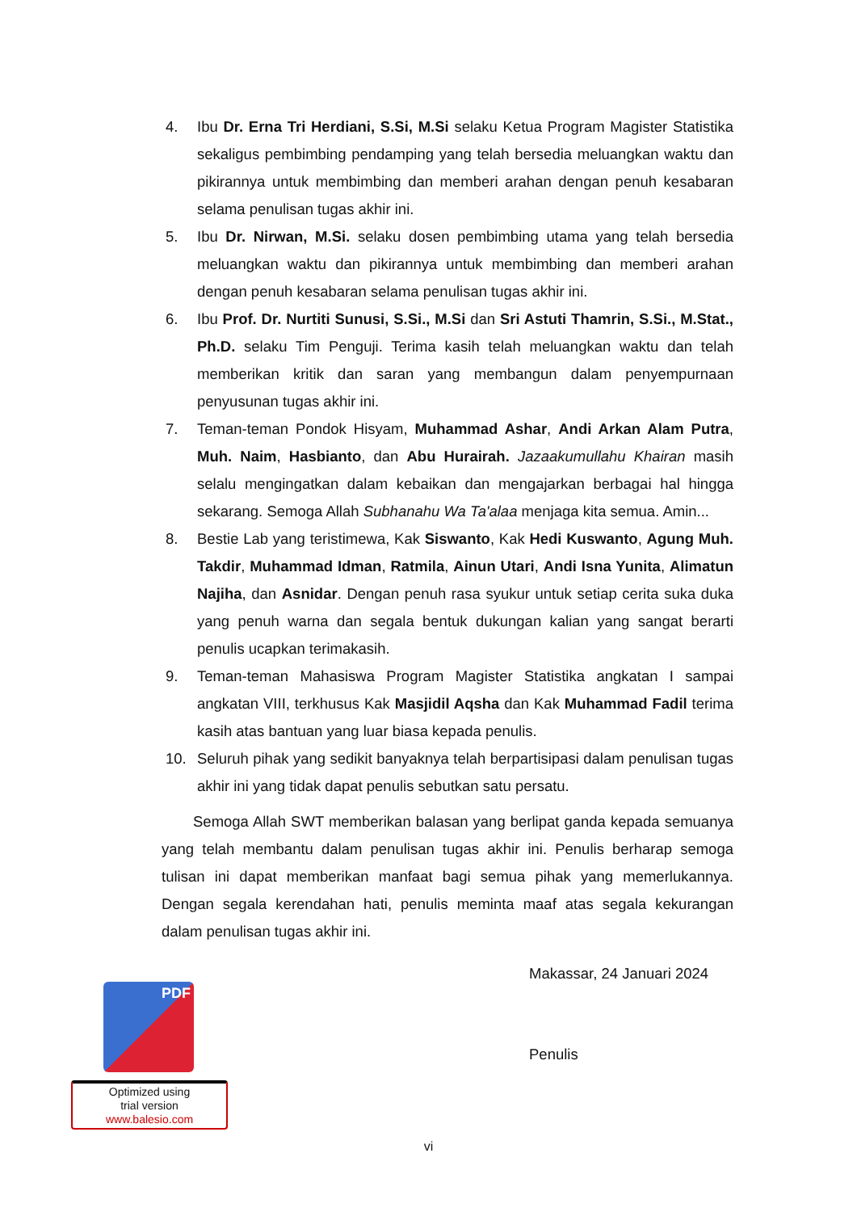4. Ibu Dr. Erna Tri Herdiani, S.Si, M.Si selaku Ketua Program Magister Statistika sekaligus pembimbing pendamping yang telah bersedia meluangkan waktu dan pikirannya untuk membimbing dan memberi arahan dengan penuh kesabaran selama penulisan tugas akhir ini.
5. Ibu Dr. Nirwan, M.Si. selaku dosen pembimbing utama yang telah bersedia meluangkan waktu dan pikirannya untuk membimbing dan memberi arahan dengan penuh kesabaran selama penulisan tugas akhir ini.
6. Ibu Prof. Dr. Nurtiti Sunusi, S.Si., M.Si dan Sri Astuti Thamrin, S.Si., M.Stat., Ph.D. selaku Tim Penguji. Terima kasih telah meluangkan waktu dan telah memberikan kritik dan saran yang membangun dalam penyempurnaan penyusunan tugas akhir ini.
7. Teman-teman Pondok Hisyam, Muhammad Ashar, Andi Arkan Alam Putra, Muh. Naim, Hasbianto, dan Abu Hurairah. Jazaakumullahu Khairan masih selalu mengingatkan dalam kebaikan dan mengajarkan berbagai hal hingga sekarang. Semoga Allah Subhanahu Wa Ta'alaa menjaga kita semua. Amin...
8. Bestie Lab yang teristimewa, Kak Siswanto, Kak Hedi Kuswanto, Agung Muh. Takdir, Muhammad Idman, Ratmila, Ainun Utari, Andi Isna Yunita, Alimatun Najiha, dan Asnidar. Dengan penuh rasa syukur untuk setiap cerita suka duka yang penuh warna dan segala bentuk dukungan kalian yang sangat berarti penulis ucapkan terimakasih.
9. Teman-teman Mahasiswa Program Magister Statistika angkatan I sampai angkatan VIII, terkhusus Kak Masjidil Aqsha dan Kak Muhammad Fadil terima kasih atas bantuan yang luar biasa kepada penulis.
10. Seluruh pihak yang sedikit banyaknya telah berpartisipasi dalam penulisan tugas akhir ini yang tidak dapat penulis sebutkan satu persatu.
Semoga Allah SWT memberikan balasan yang berlipat ganda kepada semuanya yang telah membantu dalam penulisan tugas akhir ini. Penulis berharap semoga tulisan ini dapat memberikan manfaat bagi semua pihak yang memerlukannya. Dengan segala kerendahan hati, penulis meminta maaf atas segala kekurangan dalam penulisan tugas akhir ini.
Makassar, 24 Januari 2024
Penulis
PDF
Optimized using
trial version
www.balesio.com
vi